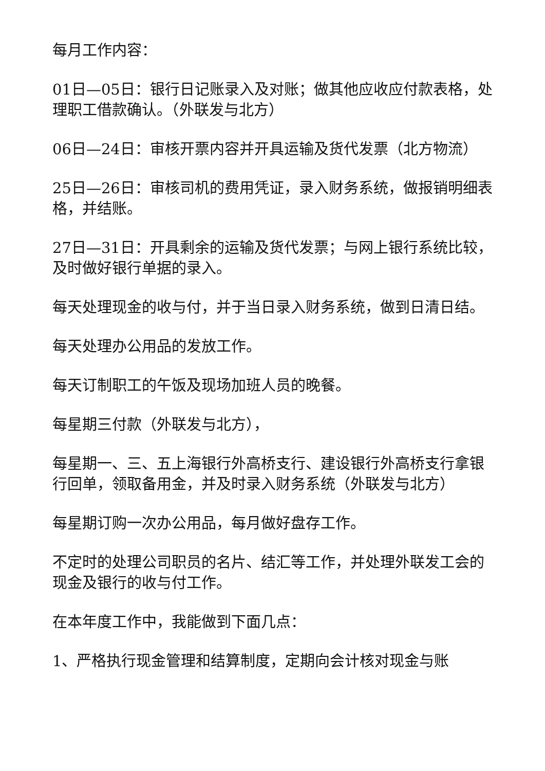每月工作内容：
01日—05日：银行日记账录入及对账；做其他应收应付款表格，处理职工借款确认。（外联发与北方）
06日—24日：审核开票内容并开具运输及货代发票（北方物流）
25日—26日：审核司机的费用凭证，录入财务系统，做报销明细表格，并结账。
27日—31日：开具剩余的运输及货代发票；与网上银行系统比较，及时做好银行单据的录入。
每天处理现金的收与付，并于当日录入财务系统，做到日清日结。
每天处理办公用品的发放工作。
每天订制职工的午饭及现场加班人员的晚餐。
每星期三付款（外联发与北方），
每星期一、三、五上海银行外高桥支行、建设银行外高桥支行拿银行回单，领取备用金，并及时录入财务系统（外联发与北方）
每星期订购一次办公用品，每月做好盘存工作。
不定时的处理公司职员的名片、结汇等工作，并处理外联发工会的现金及银行的收与付工作。
在本年度工作中，我能做到下面几点：
1、严格执行现金管理和结算制度，定期向会计核对现金与账